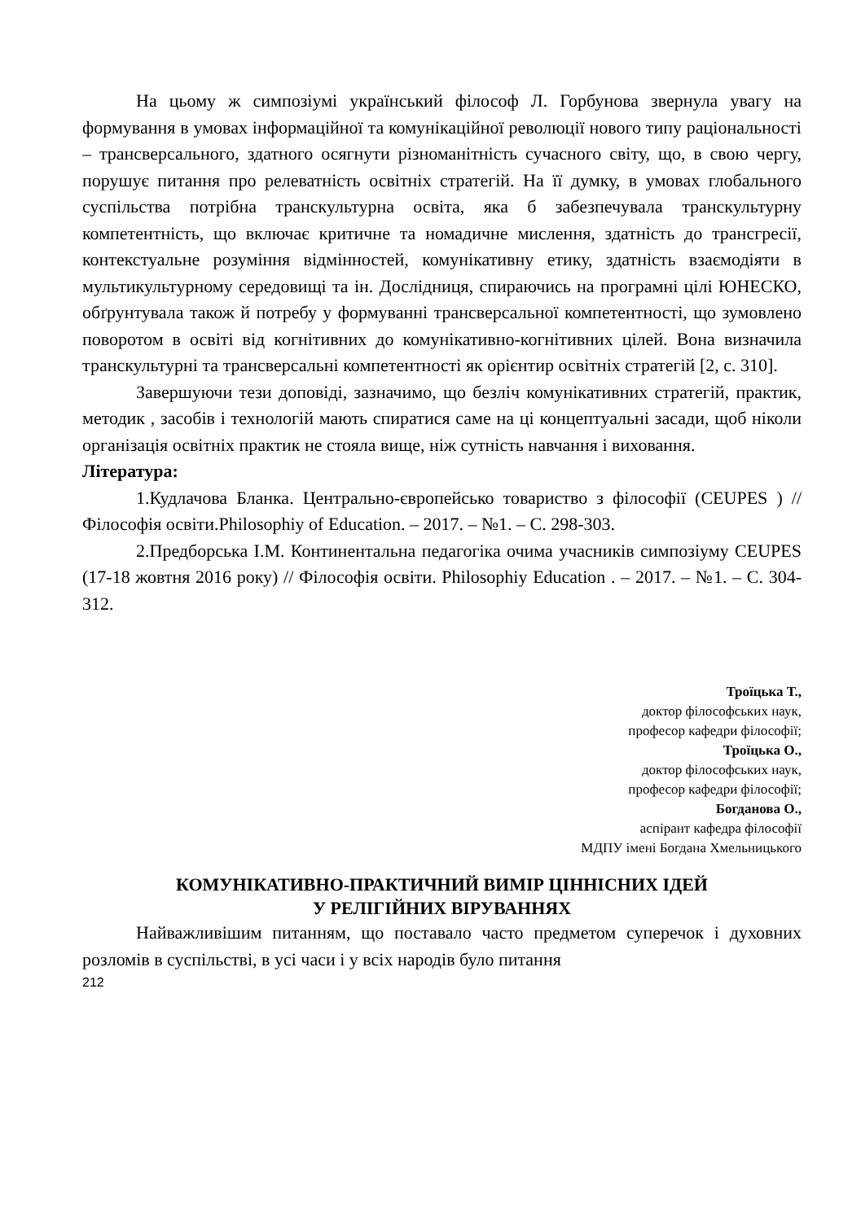На цьому ж симпозіумі український філософ Л. Горбунова звернула увагу на формування в умовах інформаційної та комунікаційної революції нового типу раціональності – трансверсального, здатного осягнути різноманітність сучасного світу, що, в свою чергу, порушує питання про релеватність освітніх стратегій. На її думку, в умовах глобального суспільства потрібна транскультурна освіта, яка б забезпечувала транскультурну компетентність, що включає критичне та номадичне мислення, здатність до трансгресії, контекстуальне розуміння відмінностей, комунікативну етику, здатність взаємодіяти в мультикультурному середовищі та ін. Дослідниця, спираючись на програмні цілі ЮНЕСКО, обґрунтувала також й потребу у формуванні трансверсальної компетентності, що зумовлено поворотом в освіті від когнітивних до комунікативно-когнітивних цілей. Вона визначила транскультурні та трансверсальні компетентності як орієнтир освітніх стратегій [2, с. 310].
Завершуючи тези доповіді, зазначимо, що безліч комунікативних стратегій, практик, методик , засобів і технологій мають спиратися саме на ці концептуальні засади, щоб ніколи організація освітніх практик не стояла вище, ніж сутність навчання і виховання.
Література:
1.Кудлачова Бланка. Центрально-європейсько товариство з філософії (CEUPES ) //Філософія освіти.Philosophiy of Education. – 2017. – №1. – С. 298-303.
2.Предборська І.М. Континентальна педагогіка очима учасників симпозіуму CEUPES (17-18 жовтня 2016 року) // Філософія освіти. Philosophiy Education . – 2017. – №1. – С. 304-312.
Троїцька Т.,
доктор філософських наук,
професор кафедри філософії;
Троїцька О.,
доктор філософських наук,
професор кафедри філософії;
Богданова О.,
аспірант кафедра філософії
МДПУ імені Богдана Хмельницького
КОМУНІКАТИВНО-ПРАКТИЧНИЙ ВИМІР ЦІННІСНИХ ІДЕЙ
У РЕЛІГІЙНИХ ВІРУВАННЯХ
Найважливішим питанням, що поставало часто предметом суперечок і духовних розломів в суспільстві, в усі часи і у всіх народів було питання
212